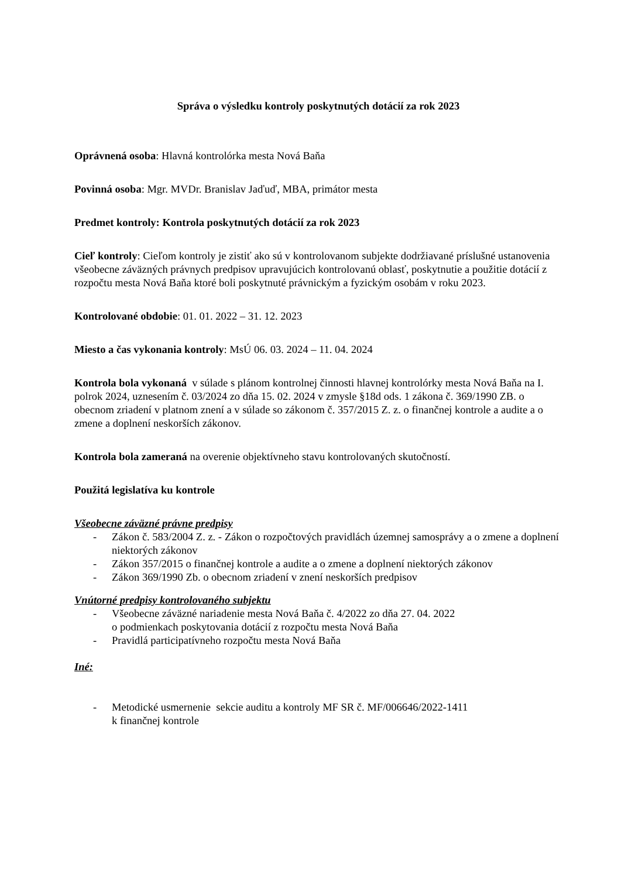Správa o výsledku kontroly poskytnutých dotácií za rok 2023
Oprávnená osoba: Hlavná kontrolórka mesta Nová Baňa
Povinná osoba: Mgr. MVDr. Branislav Jaďuď, MBA, primátor mesta
Predmet kontroly: Kontrola poskytnutých dotácií za rok 2023
Cieľ kontroly: Cieľom kontroly je zistiť ako sú v kontrolovanom subjekte dodržiavané príslušné ustanovenia všeobecne záväzných právnych predpisov upravujúcich kontrolovanú oblasť, poskytnutie a použitie dotácií z rozpočtu mesta Nová Baňa ktoré boli poskytnuté právnickým a fyzickým osobám v roku 2023.
Kontrolované obdobie: 01. 01. 2022 – 31. 12. 2023
Miesto a čas vykonania kontroly: MsÚ 06. 03. 2024 – 11. 04. 2024
Kontrola bola vykonaná v súlade s plánom kontrolnej činnosti hlavnej kontrolórky mesta Nová Baňa na I. polrok 2024, uznesením č. 03/2024 zo dňa 15. 02. 2024 v zmysle §18d ods. 1 zákona č. 369/1990 ZB. o obecnom zriadení v platnom znení a v súlade so zákonom č. 357/2015 Z. z. o finančnej kontrole a audite a o zmene a doplnení neskorších zákonov.
Kontrola bola zameraná na overenie objektívneho stavu kontrolovaných skutočností.
Použitá legislatíva ku kontrole
Všeobecne záväzné právne predpisy
- Zákon č. 583/2004 Z. z. - Zákon o rozpočtových pravidlách územnej samosprávy a o zmene a doplnení niektorých zákonov
- Zákon 357/2015 o finančnej kontrole a audite a o zmene a doplnení niektorých zákonov
- Zákon 369/1990 Zb. o obecnom zriadení v znení neskorších predpisov
Vnútorné predpisy kontrolovaného subjektu
- Všeobecne záväzné nariadenie mesta Nová Baňa č. 4/2022 zo dňa 27. 04. 2022
o podmienkach poskytovania dotácií z rozpočtu mesta Nová Baňa
- Pravidlá participatívneho rozpočtu mesta Nová Baňa
Iné:
- Metodické usmernenie sekcie auditu a kontroly MF SR č. MF/006646/2022-1411
k finančnej kontrole